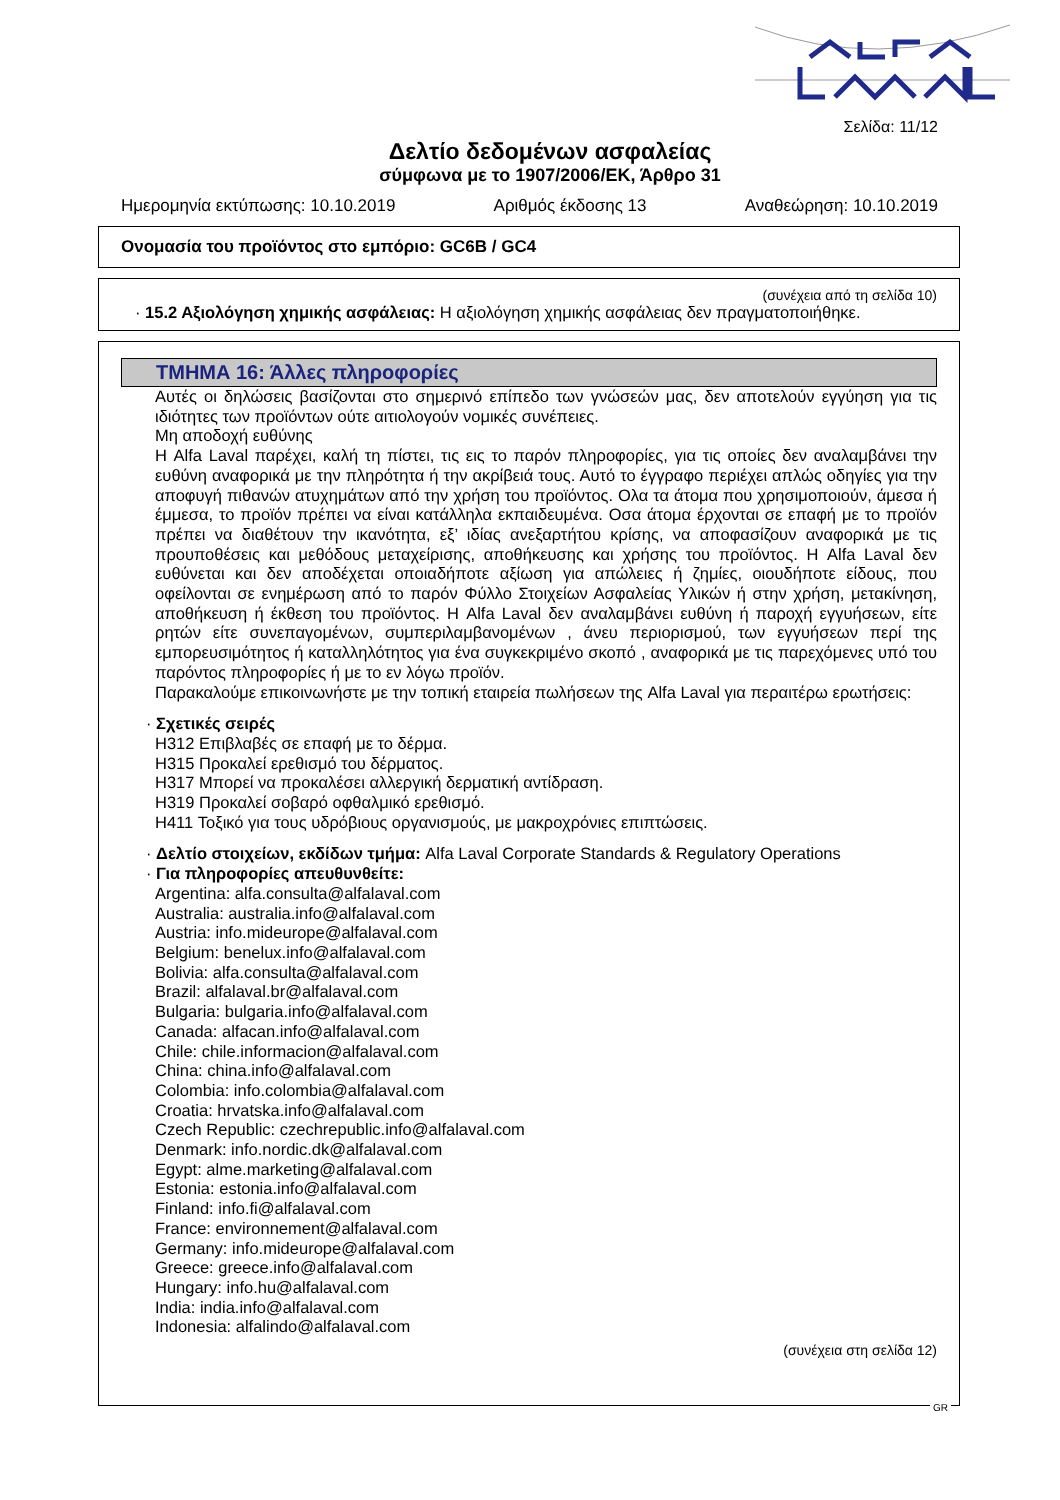Σελίδα: 11/12
Δελτίο δεδομένων ασφαλείας
σύμφωνα με το 1907/2006/ΕΚ, Άρθρο 31
Ημερομηνία εκτύπωσης: 10.10.2019 Αριθμός έκδοσης 13 Αναθεώρηση: 10.10.2019
Ονομασία του προϊόντος στο εμπόριο: GC6B / GC4
(συνέχεια από τη σελίδα 10)
· 15.2 Αξιολόγηση χημικής ασφάλειας: Η αξιολόγηση χημικής ασφάλειας δεν πραγματοποιήθηκε.
ΤΜΗΜΑ 16: Άλλες πληροφορίες
Αυτές οι δηλώσεις βασίζονται στο σημερινό επίπεδο των γνώσεών μας, δεν αποτελούν εγγύηση για τις ιδιότητες των προϊόντων ούτε αιτιολογούν νομικές συνέπειες.
Μη αποδοχή ευθύνης
Η Alfa Laval παρέχει, καλή τη πίστει, τις εις το παρόν πληροφορίες, για τις οποίες δεν αναλαμβάνει την ευθύνη αναφορικά με την πληρότητα ή την ακρίβειά τους. Αυτό το έγγραφο περιέχει απλώς οδηγίες για την αποφυγή πιθανών ατυχημάτων από την χρήση του προϊόντος. Ολα τα άτομα που χρησιμοποιούν, άμεσα ή έμμεσα, το προϊόν πρέπει να είναι κατάλληλα εκπαιδευμένα. Οσα άτομα έρχονται σε επαφή με το προϊόν πρέπει να διαθέτουν την ικανότητα, εξ’ ιδίας ανεξαρτήτου κρίσης, να αποφασίζουν αναφορικά με τις προυποθέσεις και μεθόδους μεταχείρισης, αποθήκευσης και χρήσης του προϊόντος. Η Alfa Laval δεν ευθύνεται και δεν αποδέχεται οποιαδήποτε αξίωση για απώλειες ή ζημίες, οιουδήποτε είδους, που οφείλονται σε ενημέρωση από το παρόν Φύλλο Στοιχείων Ασφαλείας Υλικών ή στην χρήση, μετακίνηση, αποθήκευση ή έκθεση του προϊόντος. Η Alfa Laval δεν αναλαμβάνει ευθύνη ή παροχή εγγυήσεων, είτε ρητών είτε συνεπαγομένων, συμπεριλαμβανομένων , άνευ περιορισμού, των εγγυήσεων περί της εμπορευσιμότητος ή καταλληλότητος για ένα συγκεκριμένο σκοπό , αναφορικά με τις παρεχόμενες υπό του παρόντος πληροφορίες ή με το εν λόγω προϊόν.
Παρακαλούμε επικοινωνήστε με την τοπική εταιρεία πωλήσεων της Alfa Laval για περαιτέρω ερωτήσεις:
· Σχετικές σειρές
H312 Επιβλαβές σε επαφή με το δέρμα.
H315 Προκαλεί ερεθισμό του δέρματος.
H317 Μπορεί να προκαλέσει αλλεργική δερματική αντίδραση.
H319 Προκαλεί σοβαρό οφθαλμικό ερεθισμό.
H411 Τοξικό για τους υδρόβιους οργανισμούς, με μακροχρόνιες επιπτώσεις.
· Δελτίο στοιχείων, εκδίδων τμήμα: Alfa Laval Corporate Standards & Regulatory Operations
· Για πληροφορίες απευθυνθείτε:
Argentina: alfa.consulta@alfalaval.com
Australia: australia.info@alfalaval.com
Austria: info.mideurope@alfalaval.com
Belgium: benelux.info@alfalaval.com
Bolivia: alfa.consulta@alfalaval.com
Brazil: alfalaval.br@alfalaval.com
Bulgaria: bulgaria.info@alfalaval.com
Canada: alfacan.info@alfalaval.com
Chile: chile.informacion@alfalaval.com
China: china.info@alfalaval.com
Colombia: info.colombia@alfalaval.com
Croatia: hrvatska.info@alfalaval.com
Czech Republic: czechrepublic.info@alfalaval.com
Denmark: info.nordic.dk@alfalaval.com
Egypt: alme.marketing@alfalaval.com
Estonia: estonia.info@alfalaval.com
Finland: info.fi@alfalaval.com
France: environnement@alfalaval.com
Germany: info.mideurope@alfalaval.com
Greece: greece.info@alfalaval.com
Hungary: info.hu@alfalaval.com
India: india.info@alfalaval.com
Indonesia: alfalindo@alfalaval.com
(συνέχεια στη σελίδα 12)
GR